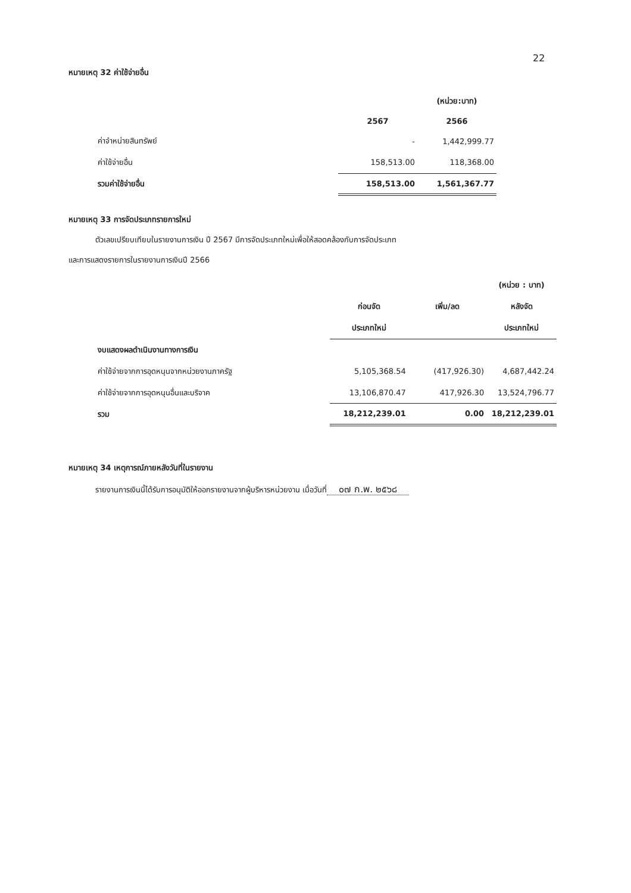22
หมายเหตุ 32 ค่าใช้จ่ายอื่น
| | | (หน่วย:บาท) |
| | 2567 | 2566 |
| ค่าจำหน่ายสินทรัพย์ | - | 1,442,999.77 |
| ค่าใช้จ่ายอื่น | 158,513.00 | 118,368.00 |
| รวมค่าใช้จ่ายอื่น | 158,513.00 | 1,561,367.77 |
หมายเหตุ 33 การจัดประเภทรายการใหม่
ตัวเลขเปรียบเทียบในรายงานการเงิน ปี 2567 มีการจัดประเภทใหม่เพื่อให้สอดคล้องกับการจัดประเภท
และการแสดงรายการในรายงานการเงินปี 2566
| | | | (หน่วย : บาท) |
| | ก่อนจัด | เพิ่ม/ลด | หลังจัด |
| | ประเภทใหม่ | | ประเภทใหม่ |
| งบแสดงผลดำเนินงานทางการเงิน | | | |
| ค่าใช้จ่ายจากการอุดหนุนจากหน่วยงานภาครัฐ | 5,105,368.54 | (417,926.30) | 4,687,442.24 |
| ค่าใช้จ่ายจากการอุดหนุนอื่นและบริจาค | 13,106,870.47 | 417,926.30 | 13,524,796.77 |
| รวม | 18,212,239.01 | 0.00 | 18,212,239.01 |
หมายเหตุ 34 เหตุการณ์ภายหลังวันที่ในรายงาน
รายงานการเงินนี้ได้รับการอนุมัติให้ออกรายงานจากผู้บริหารหน่วยงาน เมื่อวันที่ ๐๗ ก.พ. ๒๕๖๘